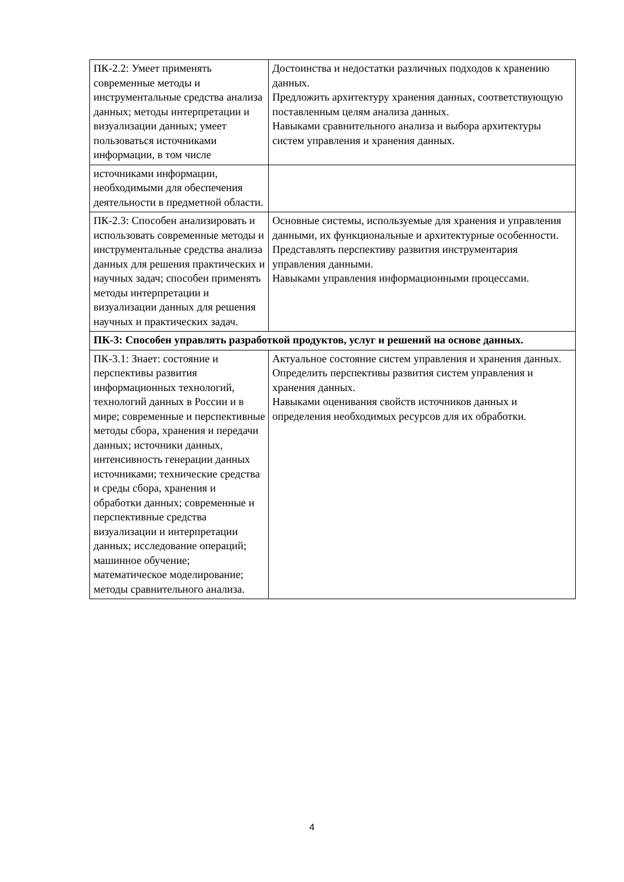| ПК-2.2: Умеет применять современные методы и инструментальные средства анализа данных; методы интерпретации и визуализации данных; умеет пользоваться источниками информации, в том числе | Достоинства и недостатки различных подходов к хранению данных. Предложить архитектуру хранения данных, соответствующую поставленным целям анализа данных. Навыками сравнительного анализа и выбора архитектуры систем управления и хранения данных. |
| источниками информации, необходимыми для обеспечения деятельности в предметной области. | |
| ПК-2.3: Способен анализировать и использовать современные методы и инструментальные средства анализа данных для решения практических и научных задач; способен применять методы интерпретации и визуализации данных для решения научных и практических задач. | Основные системы, используемые для хранения и управления данными, их функциональные и архитектурные особенности. Представлять перспективу развития инструментария управления данными. Навыками управления информационными процессами. |
| ПК-3: Способен управлять разработкой продуктов, услуг и решений на основе данных. | |
| ПК-3.1: Знает: состояние и перспективы развития информационных технологий, технологий данных в России и в мире; современные и перспективные методы сбора, хранения и передачи данных; источники данных, интенсивность генерации данных источниками; технические средства и среды сбора, хранения и обработки данных; современные и перспективные средства визуализации и интерпретации данных; исследование операций; машинное обучение; математическое моделирование; методы сравнительного анализа. | Актуальное состояние систем управления и хранения данных. Определить перспективы развития систем управления и хранения данных. Навыками оценивания свойств источников данных и определения необходимых ресурсов для их обработки. |
4